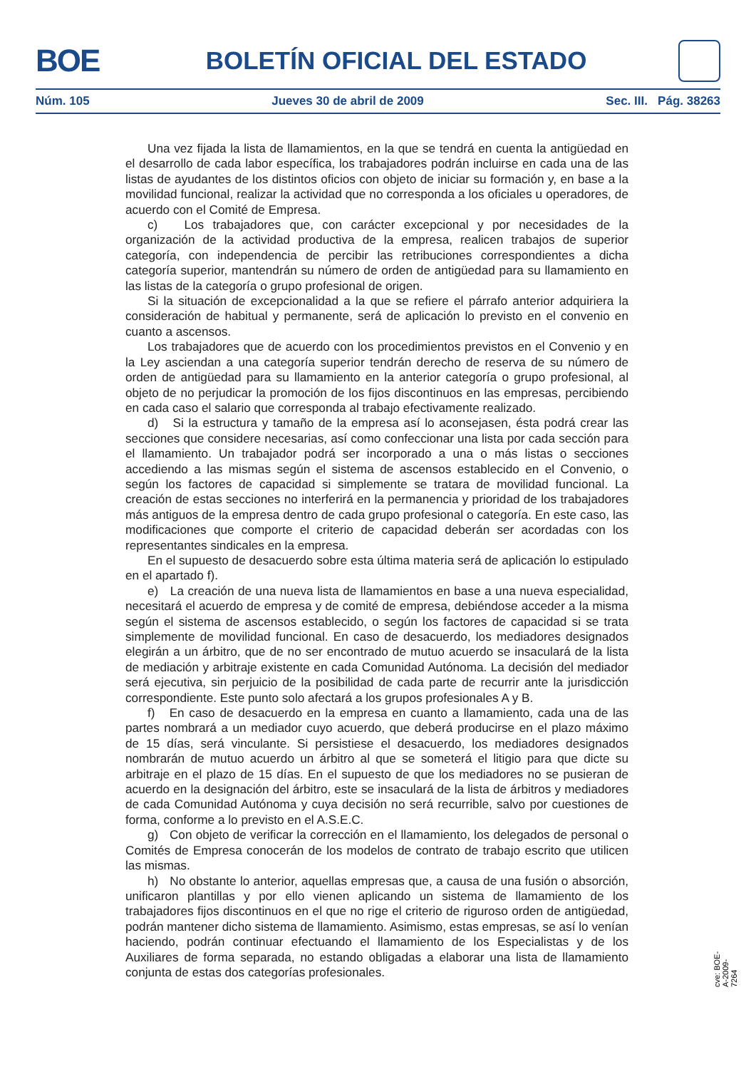BOE
BOLETÍN OFICIAL DEL ESTADO
Núm. 105 Jueves 30 de abril de 2009 Sec. III. Pág. 38263
Una vez fijada la lista de llamamientos, en la que se tendrá en cuenta la antigüedad en el desarrollo de cada labor específica, los trabajadores podrán incluirse en cada una de las listas de ayudantes de los distintos oficios con objeto de iniciar su formación y, en base a la movilidad funcional, realizar la actividad que no corresponda a los oficiales u operadores, de acuerdo con el Comité de Empresa.
c) Los trabajadores que, con carácter excepcional y por necesidades de la organización de la actividad productiva de la empresa, realicen trabajos de superior categoría, con independencia de percibir las retribuciones correspondientes a dicha categoría superior, mantendrán su número de orden de antigüedad para su llamamiento en las listas de la categoría o grupo profesional de origen.
Si la situación de excepcionalidad a la que se refiere el párrafo anterior adquiriera la consideración de habitual y permanente, será de aplicación lo previsto en el convenio en cuanto a ascensos.
Los trabajadores que de acuerdo con los procedimientos previstos en el Convenio y en la Ley asciendan a una categoría superior tendrán derecho de reserva de su número de orden de antigüedad para su llamamiento en la anterior categoría o grupo profesional, al objeto de no perjudicar la promoción de los fijos discontinuos en las empresas, percibiendo en cada caso el salario que corresponda al trabajo efectivamente realizado.
d) Si la estructura y tamaño de la empresa así lo aconsejasen, ésta podrá crear las secciones que considere necesarias, así como confeccionar una lista por cada sección para el llamamiento. Un trabajador podrá ser incorporado a una o más listas o secciones accediendo a las mismas según el sistema de ascensos establecido en el Convenio, o según los factores de capacidad si simplemente se tratara de movilidad funcional. La creación de estas secciones no interferirá en la permanencia y prioridad de los trabajadores más antiguos de la empresa dentro de cada grupo profesional o categoría. En este caso, las modificaciones que comporte el criterio de capacidad deberán ser acordadas con los representantes sindicales en la empresa.
En el supuesto de desacuerdo sobre esta última materia será de aplicación lo estipulado en el apartado f).
e) La creación de una nueva lista de llamamientos en base a una nueva especialidad, necesitará el acuerdo de empresa y de comité de empresa, debiéndose acceder a la misma según el sistema de ascensos establecido, o según los factores de capacidad si se trata simplemente de movilidad funcional. En caso de desacuerdo, los mediadores designados elegirán a un árbitro, que de no ser encontrado de mutuo acuerdo se insaculará de la lista de mediación y arbitraje existente en cada Comunidad Autónoma. La decisión del mediador será ejecutiva, sin perjuicio de la posibilidad de cada parte de recurrir ante la jurisdicción correspondiente. Este punto solo afectará a los grupos profesionales A y B.
f) En caso de desacuerdo en la empresa en cuanto a llamamiento, cada una de las partes nombrará a un mediador cuyo acuerdo, que deberá producirse en el plazo máximo de 15 días, será vinculante. Si persistiese el desacuerdo, los mediadores designados nombrarán de mutuo acuerdo un árbitro al que se someterá el litigio para que dicte su arbitraje en el plazo de 15 días. En el supuesto de que los mediadores no se pusieran de acuerdo en la designación del árbitro, este se insaculará de la lista de árbitros y mediadores de cada Comunidad Autónoma y cuya decisión no será recurrible, salvo por cuestiones de forma, conforme a lo previsto en el A.S.E.C.
g) Con objeto de verificar la corrección en el llamamiento, los delegados de personal o Comités de Empresa conocerán de los modelos de contrato de trabajo escrito que utilicen las mismas.
h) No obstante lo anterior, aquellas empresas que, a causa de una fusión o absorción, unificaron plantillas y por ello vienen aplicando un sistema de llamamiento de los trabajadores fijos discontinuos en el que no rige el criterio de riguroso orden de antigüedad, podrán mantener dicho sistema de llamamiento. Asimismo, estas empresas, se así lo venían haciendo, podrán continuar efectuando el llamamiento de los Especialistas y de los Auxiliares de forma separada, no estando obligadas a elaborar una lista de llamamiento conjunta de estas dos categorías profesionales.
cve: BOE-A-2009-7264